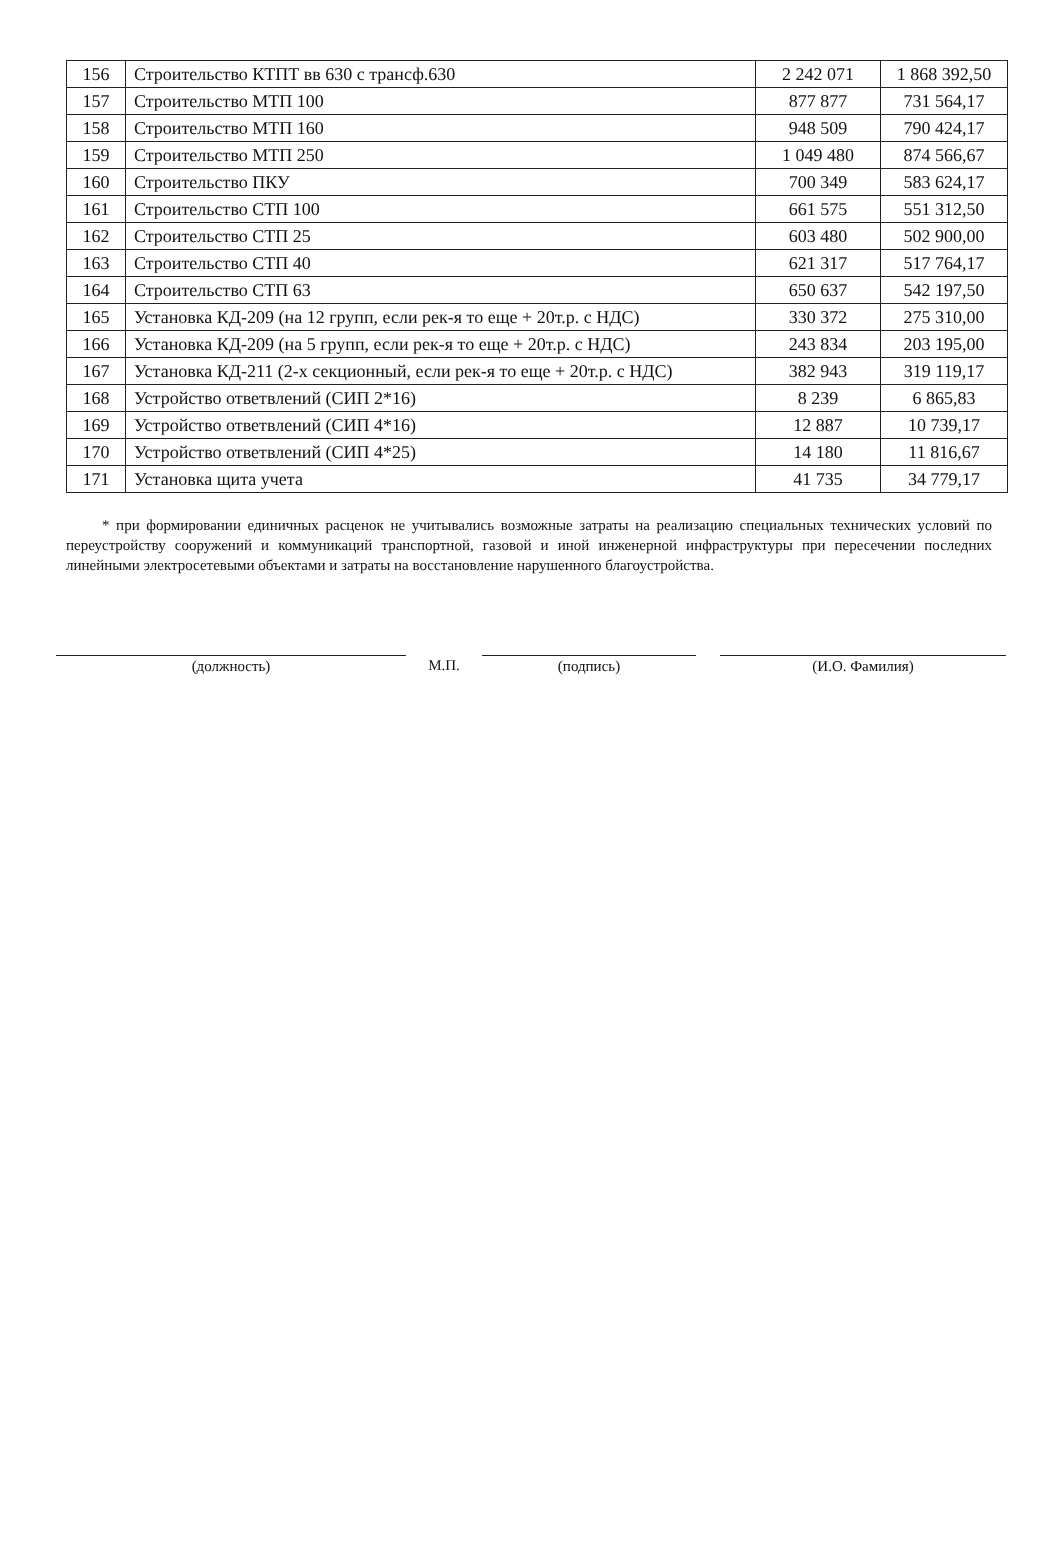| 156 | Строительство КТПТ вв 630 с трансф.630 | 2 242 071 | 1 868 392,50 |
| 157 | Строительство МТП 100 | 877 877 | 731 564,17 |
| 158 | Строительство МТП 160 | 948 509 | 790 424,17 |
| 159 | Строительство МТП 250 | 1 049 480 | 874 566,67 |
| 160 | Строительство ПКУ | 700 349 | 583 624,17 |
| 161 | Строительство СТП 100 | 661 575 | 551 312,50 |
| 162 | Строительство СТП 25 | 603 480 | 502 900,00 |
| 163 | Строительство СТП 40 | 621 317 | 517 764,17 |
| 164 | Строительство СТП 63 | 650 637 | 542 197,50 |
| 165 | Установка КД-209 (на 12 групп, если рек-я то еще + 20т.р. с НДС) | 330 372 | 275 310,00 |
| 166 | Установка КД-209 (на 5 групп, если рек-я то еще + 20т.р. с НДС) | 243 834 | 203 195,00 |
| 167 | Установка КД-211 (2-х секционный, если рек-я то еще + 20т.р. с НДС) | 382 943 | 319 119,17 |
| 168 | Устройство ответвлений (СИП 2*16) | 8 239 | 6 865,83 |
| 169 | Устройство ответвлений (СИП 4*16) | 12 887 | 10 739,17 |
| 170 | Устройство ответвлений (СИП 4*25) | 14 180 | 11 816,67 |
| 171 | Установка щита учета | 41 735 | 34 779,17 |
* при формировании единичных расценок не учитывались возможные затраты на реализацию специальных технических условий по переустройству сооружений и коммуникаций транспортной, газовой и иной инженерной инфраструктуры при пересечении последних линейными электросетевыми объектами и затраты на восстановление нарушенного благоустройства.
(должность) М.П. (подпись) (И.О. Фамилия)